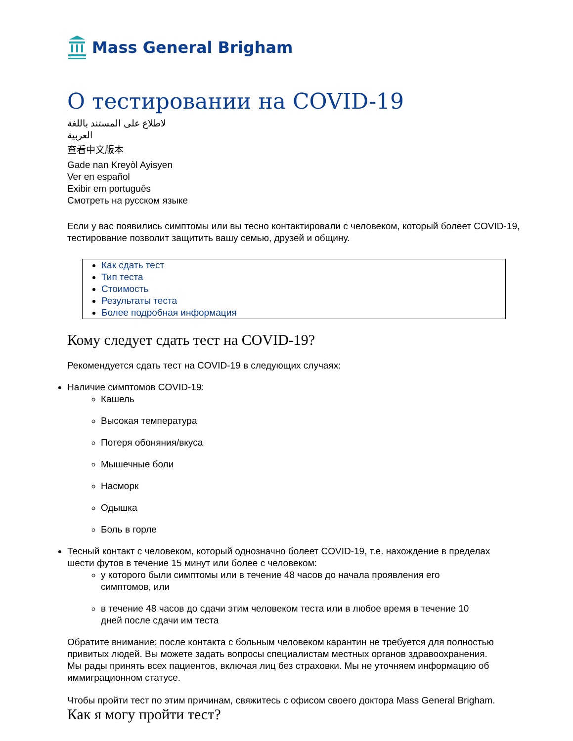Mass General Brigham
О тестировании на COVID-19
لاطلاع على المستند باللغة العربية
查看中文版本
Gade nan Kreyòl Ayisyen
Ver en español
Exibir em português
Смотреть на русском языке
Если у вас появились симптомы или вы тесно контактировали с человеком, который болеет COVID-19, тестирование позволит защитить вашу семью, друзей и общину.
Как сдать тест
Тип теста
Стоимость
Результаты теста
Более подробная информация
Кому следует сдать тест на COVID-19?
Рекомендуется сдать тест на COVID-19 в следующих случаях:
Наличие симптомов COVID-19:
Кашель
Высокая температура
Потеря обоняния/вкуса
Мышечные боли
Насморк
Одышка
Боль в горле
Тесный контакт с человеком, который однозначно болеет COVID-19, т.е. нахождение в пределах шести футов в течение 15 минут или более с человеком:
у которого были симптомы или в течение 48 часов до начала проявления его симптомов, или
в течение 48 часов до сдачи этим человеком теста или в любое время в течение 10 дней после сдачи им теста
Обратите внимание: после контакта с больным человеком карантин не требуется для полностью привитых людей. Вы можете задать вопросы специалистам местных органов здравоохранения. Мы рады принять всех пациентов, включая лиц без страховки. Мы не уточняем информацию об иммиграционном статусе.
Чтобы пройти тест по этим причинам, свяжитесь с офисом своего доктора Mass General Brigham.
Как я могу пройти тест?